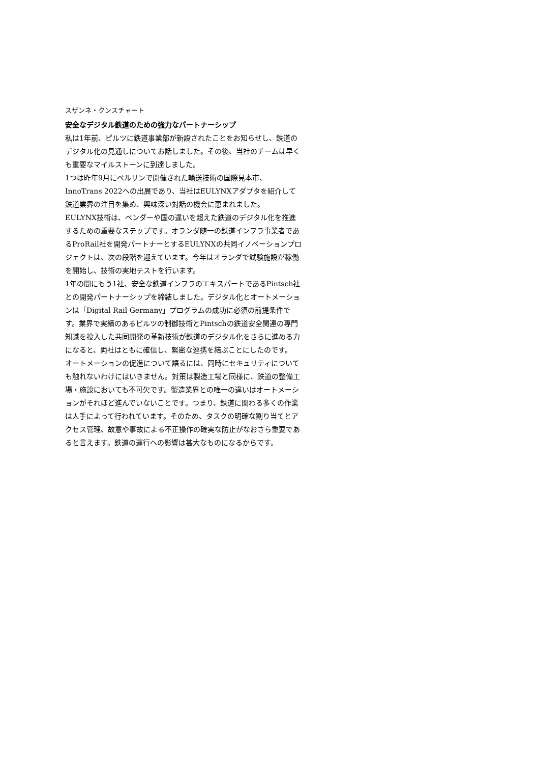スザンネ・クンスチャート
安全なデジタル鉄道のための強力なパートナーシップ
私は1年前、ピルツに鉄道事業部が新設されたことをお知らせし、鉄道のデジタル化の見通しについてお話しました。その後、当社のチームは早くも重要なマイルストーンに到達しました。
1つは昨年9月にベルリンで開催された輸送技術の国際見本市、InnoTrans 2022への出展であり、当社はEULYNXアダプタを紹介して鉄道業界の注目を集め、興味深い対話の機会に恵まれました。
EULYNX技術は、ベンダーや国の違いを超えた鉄道のデジタル化を推進するための重要なステップです。オランダ随一の鉄道インフラ事業者であるProRail社を開発パートナーとするEULYNXの共同イノベーションプロジェクトは、次の段階を迎えています。今年はオランダで試験施設が稼働を開始し、技術の実地テストを行います。
1年の間にもう1社、安全な鉄道インフラのエキスパートであるPintsch社との開発パートナーシップを締結しました。デジタル化とオートメーションは「Digital Rail Germany」プログラムの成功に必須の前提条件です。業界で実績のあるピルツの制御技術とPintschの鉄道安全関連の専門知識を投入した共同開発の革新技術が鉄道のデジタル化をさらに進める力になると、両社はともに確信し、緊密な連携を結ぶことにしたのです。
オートメーションの促進について語るには、同時にセキュリティについても触れないわけにはいきません。対策は製造工場と同様に、鉄道の整備工場・施設においても不可欠です。製造業界との唯一の違いはオートメーションがそれほど進んでいないことです。つまり、鉄道に関わる多くの作業は人手によって行われています。そのため、タスクの明確な割り当てとアクセス管理、故意や事故による不正操作の確実な防止がなおさら重要であると言えます。鉄道の運行への影響は甚大なものになるからです。